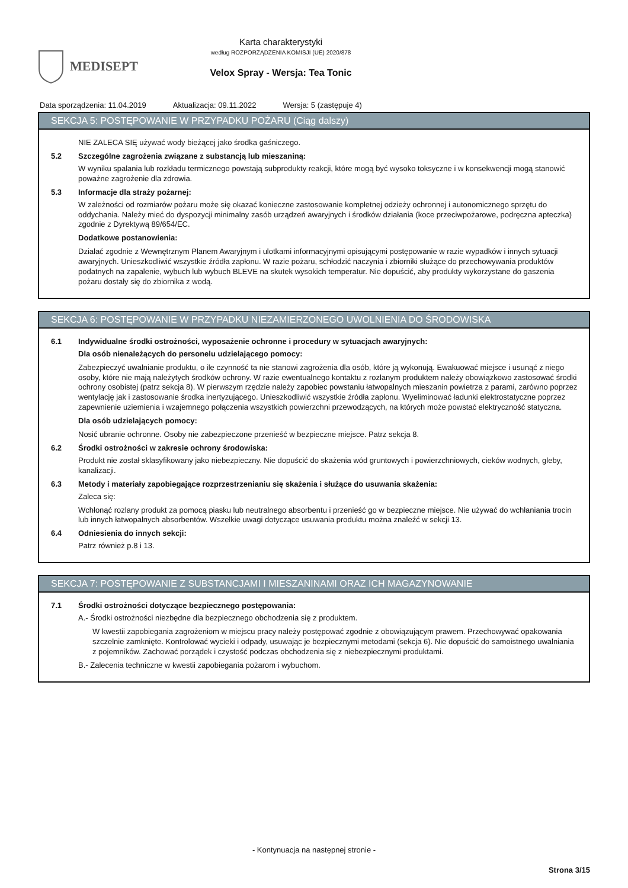MEDISEPT
Karta charakterystyki
według ROZPORZĄDZENIA KOMISJI (UE) 2020/878
Velox Spray - Wersja: Tea Tonic
Data sporządzenia: 11.04.2019 Aktualizacja: 09.11.2022 Wersja: 5 (zastępuje 4)
SEKCJA 5: POSTĘPOWANIE W PRZYPADKU POŻARU (Ciąg dalszy)
NIE ZALECA SIĘ używać wody bieżącej jako środka gaśniczego.
5.2 Szczególne zagrożenia związane z substancją lub mieszaniną:
W wyniku spalania lub rozkładu termicznego powstają subprodukty reakcji, które mogą być wysoko toksyczne i w konsekwencji mogą stanowić poważne zagrożenie dla zdrowia.
5.3 Informacje dla straży pożarnej:
W zależności od rozmiarów pożaru może się okazać konieczne zastosowanie kompletnej odzieży ochronnej i autonomicznego sprzętu do oddychania. Należy mieć do dyspozycji minimalny zasób urządzeń awaryjnych i środków działania (koce przeciwpożarowe, podręczna apteczka) zgodnie z Dyrektywą 89/654/EC.
Dodatkowe postanowienia:
Działać zgodnie z Wewnętrznym Planem Awaryjnym i ulotkami informacyjnymi opisującymi postępowanie w razie wypadków i innych sytuacji awaryjnych. Unieszkodliwić wszystkie źródła zapłonu. W razie pożaru, schłodzić naczynia i zbiorniki służące do przechowywania produktów podatnych na zapalenie, wybuch lub wybuch BLEVE na skutek wysokich temperatur. Nie dopuścić, aby produkty wykorzystane do gaszenia pożaru dostały się do zbiornika z wodą.
SEKCJA 6: POSTĘPOWANIE W PRZYPADKU NIEZAMIERZONEGO UWOLNIENIA DO ŚRODOWISKA
6.1 Indywidualne środki ostrożności, wyposażenie ochronne i procedury w sytuacjach awaryjnych:
Dla osób nienależących do personelu udzielającego pomocy:
Zabezpieczyć uwalnianie produktu, o ile czynność ta nie stanowi zagrożenia dla osób, które ją wykonują. Ewakuować miejsce i usunąć z niego osoby, które nie mają należytych środków ochrony. W razie ewentualnego kontaktu z rozlanym produktem należy obowiązkowo zastosować środki ochrony osobistej (patrz sekcja 8). W pierwszym rzędzie należy zapobiec powstaniu łatwopalnych mieszanin powietrza z parami, zarówno poprzez wentylację jak i zastosowanie środka inertyzującego. Unieszkodliwić wszystkie źródła zapłonu. Wyeliminować ładunki elektrostatyczne poprzez zapewnienie uziemienia i wzajemnego połączenia wszystkich powierzchni przewodzących, na których może powstać elektryczność statyczna.
Dla osób udzielających pomocy:
Nosić ubranie ochronne. Osoby nie zabezpieczone przenieść w bezpieczne miejsce. Patrz sekcja 8.
6.2 Środki ostrożności w zakresie ochrony środowiska:
Produkt nie został sklasyfikowany jako niebezpieczny. Nie dopuścić do skażenia wód gruntowych i powierzchniowych, cieków wodnych, gleby, kanalizacji.
6.3 Metody i materiały zapobiegające rozprzestrzenianiu się skażenia i służące do usuwania skażenia:
Zaleca się:
Wchłonąć rozlany produkt za pomocą piasku lub neutralnego absorbentu i przenieść go w bezpieczne miejsce. Nie używać do wchłaniania trocin lub innych łatwopalnych absorbentów. Wszelkie uwagi dotyczące usuwania produktu można znaleźć w sekcji 13.
6.4 Odniesienia do innych sekcji:
Patrz również p.8 i 13.
SEKCJA 7: POSTĘPOWANIE Z SUBSTANCJAMI I MIESZANINAMI ORAZ ICH MAGAZYNOWANIE
7.1 Środki ostrożności dotyczące bezpiecznego postępowania:
A.- Środki ostrożności niezbędne dla bezpiecznego obchodzenia się z produktem.
W kwestii zapobiegania zagrożeniom w miejscu pracy należy postępować zgodnie z obowiązującym prawem. Przechowywać opakowania szczelnie zamknięte. Kontrolować wycieki i odpady, usuwając je bezpiecznymi metodami (sekcja 6). Nie dopuścić do samoistnego uwalniania z pojemników. Zachować porządek i czystość podczas obchodzenia się z niebezpiecznymi produktami.
B.- Zalecenia techniczne w kwestii zapobiegania pożarom i wybuchom.
- Kontynuacja na następnej stronie -
Strona 3/15